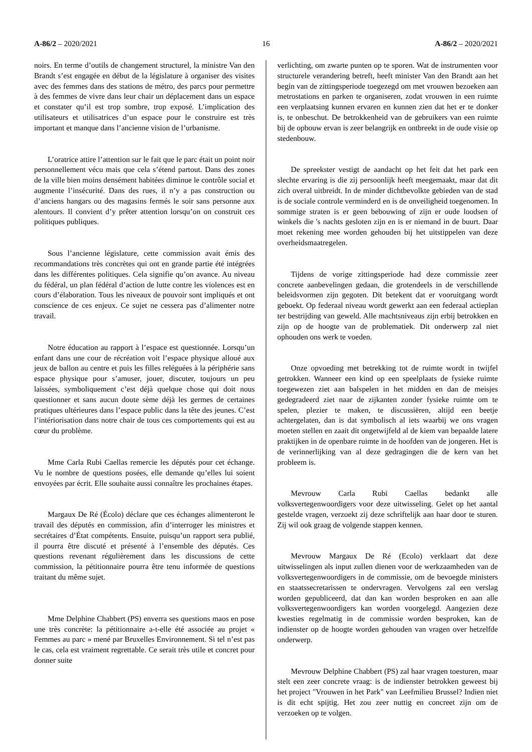A-86/2 – 2020/2021 16 A-86/2 – 2020/2021
noirs. En terme d’outils de changement structurel, la ministre Van den Brandt s’est engagée en début de la législature à organiser des visites avec des femmes dans des stations de métro, des parcs pour permettre à des femmes de vivre dans leur chair un déplacement dans un espace et constater qu’il est trop sombre, trop exposé. L’implication des utilisateurs et utilisatrices d’un espace pour le construire est très important et manque dans l’ancienne vision de l’urbanisme.
L’oratrice attire l’attention sur le fait que le parc était un point noir personnellement vécu mais que cela s’étend partout. Dans des zones de la ville bien moins densément habitées diminue le contrôle social et augmente l’insécurité. Dans des rues, il n’y a pas construction ou d’anciens hangars ou des magasins fermés le soir sans personne aux alentours. Il convient d’y prêter attention lorsqu’on on construit ces politiques publiques.
Sous l’ancienne législature, cette commission avait émis des recommandations très concrètes qui ont en grande partie été intégrées dans les différentes politiques. Cela signifie qu’on avance. Au niveau du fédéral, un plan fédéral d’action de lutte contre les violences est en cours d’élaboration. Tous les niveaux de pouvoir sont impliqués et ont conscience de ces enjeux. Ce sujet ne cessera pas d’alimenter notre travail.
Notre éducation au rapport à l’espace est questionnée. Lorsqu’un enfant dans une cour de récréation voit l’espace physique alloué aux jeux de ballon au centre et puis les filles reléguées à la périphérie sans espace physique pour s’amuser, jouer, discuter, toujours un peu laissées, symboliquement c’est déjà quelque chose qui doit nous questionner et sans aucun doute sème déjà les germes de certaines pratiques ultérieures dans l’espace public dans la tête des jeunes. C’est l’intériorisation dans notre chair de tous ces comportements qui est au cœur du problème.
Mme Carla Rubi Caellas remercie les députés pour cet échange. Vu le nombre de questions posées, elle demande qu’elles lui soient envoyées par écrit. Elle souhaite aussi connaître les prochaines étapes.
Margaux De Ré (Écolo) déclare que ces échanges alimenteront le travail des députés en commission, afin d’interroger les ministres et secrétaires d’État compétents. Ensuite, puisqu’un rapport sera publié, il pourra être discuté et présenté à l’ensemble des députés. Ces questions revenant régulièrement dans les discussions de cette commission, la pétitionnaire pourra être tenu informée de questions traitant du même sujet.
Mme Delphine Chabbert (PS) enverra ses questions maos en pose une très concrète: la pétitionnaire a-t-elle été associée au projet « Femmes au parc » mené par Bruxelles Environnement. Si tel n’est pas le cas, cela est vraiment regrettable. Ce serait très utile et concret pour donner suite
verlichting, om zwarte punten op te sporen. Wat de instrumenten voor structurele verandering betreft, heeft minister Van den Brandt aan het begin van de zittingsperiode toegezegd om met vrouwen bezoeken aan metrostations en parken te organiseren, zodat vrouwen in een ruimte een verplaatsing kunnen ervaren en kunnen zien dat het er te donker is, te onbeschut. De betrokkenheid van de gebruikers van een ruimte bij de opbouw ervan is zeer belangrijk en ontbreekt in de oude visie op stedenbouw.
De spreekster vestigt de aandacht op het feit dat het park een slechte ervaring is die zij persoonlijk heeft meegemaakt, maar dat dit zich overal uitbreidt. In de minder dichtbevolkte gebieden van de stad is de sociale controle verminderd en is de onveiligheid toegenomen. In sommige straten is er geen bebouwing of zijn er oude loodsen of winkels die 's nachts gesloten zijn en is er niemand in de buurt. Daar moet rekening mee worden gehouden bij het uitstippelen van deze overheidsmaatregelen.
Tijdens de vorige zittingsperiode had deze commissie zeer concrete aanbevelingen gedaan, die grotendeels in de verschillende beleidsvormen zijn gegoten. Dit betekent dat er vooruitgang wordt geboekt. Op federaal niveau wordt gewerkt aan een federaal actieplan ter bestrijding van geweld. Alle machtsniveaus zijn erbij betrokken en zijn op de hoogte van de problematiek. Dit onderwerp zal niet ophouden ons werk te voeden.
Onze opvoeding met betrekking tot de ruimte wordt in twijfel getrokken. Wanneer een kind op een speelplaats de fysieke ruimte toegewezen ziet aan balspelen in het midden en dan de meisjes gedegradeerd ziet naar de zijkanten zonder fysieke ruimte om te spelen, plezier te maken, te discussiëren, altijd een beetje achtergelaten, dan is dat symbolisch al iets waarbij we ons vragen moeten stellen en zaait dit ongetwijfeld al de kiem van bepaalde latere praktijken in de openbare ruimte in de hoofden van de jongeren. Het is de verinnerlijking van al deze gedragingen die de kern van het probleem is.
Mevrouw Carla Rubi Caellas bedankt alle volksvertegenwoordigers voor deze uitwisseling. Gelet op het aantal gestelde vragen, verzoekt zij deze schriftelijk aan haar door te sturen. Zij wil ook graag de volgende stappen kennen.
Mevrouw Margaux De Ré (Ecolo) verklaart dat deze uitwisselingen als input zullen dienen voor de werkzaamheden van de volksvertegenwoordigers in de commissie, om de bevoegde ministers en staatssecretarissen te ondervragen. Vervolgens zal een verslag worden gepubliceerd, dat dan kan worden besproken en aan alle volksvertegenwoordigers kan worden voorgelegd. Aangezien deze kwesties regelmatig in de commissie worden besproken, kan de indienster op de hoogte worden gehouden van vragen over hetzelfde onderwerp.
Mevrouw Delphine Chabbert (PS) zal haar vragen toesturen, maar stelt een zeer concrete vraag: is de indienster betrokken geweest bij het project "Vrouwen in het Park" van Leefmilieu Brussel? Indien niet is dit echt spijtig. Het zou zeer nuttig en concreet zijn om de verzoeken op te volgen.